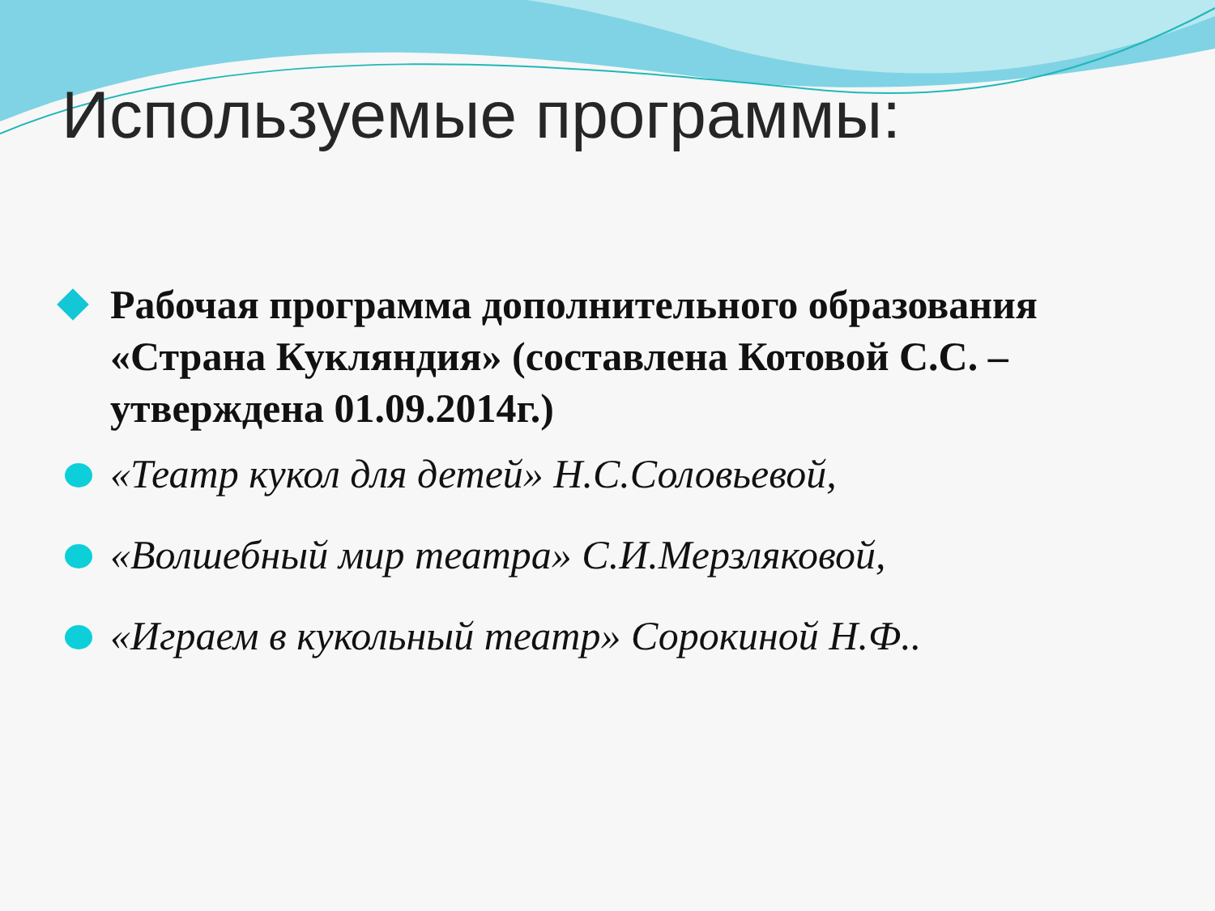Используемые программы:
Рабочая программа дополнительного образования «Страна Кукляндия» (составлена Котовой С.С. –утверждена 01.09.2014г.)
«Театр кукол для детей» Н.С.Соловьевой,
«Волшебный мир театра» С.И.Мерзляковой,
«Играем в кукольный театр» Сорокиной Н.Ф..